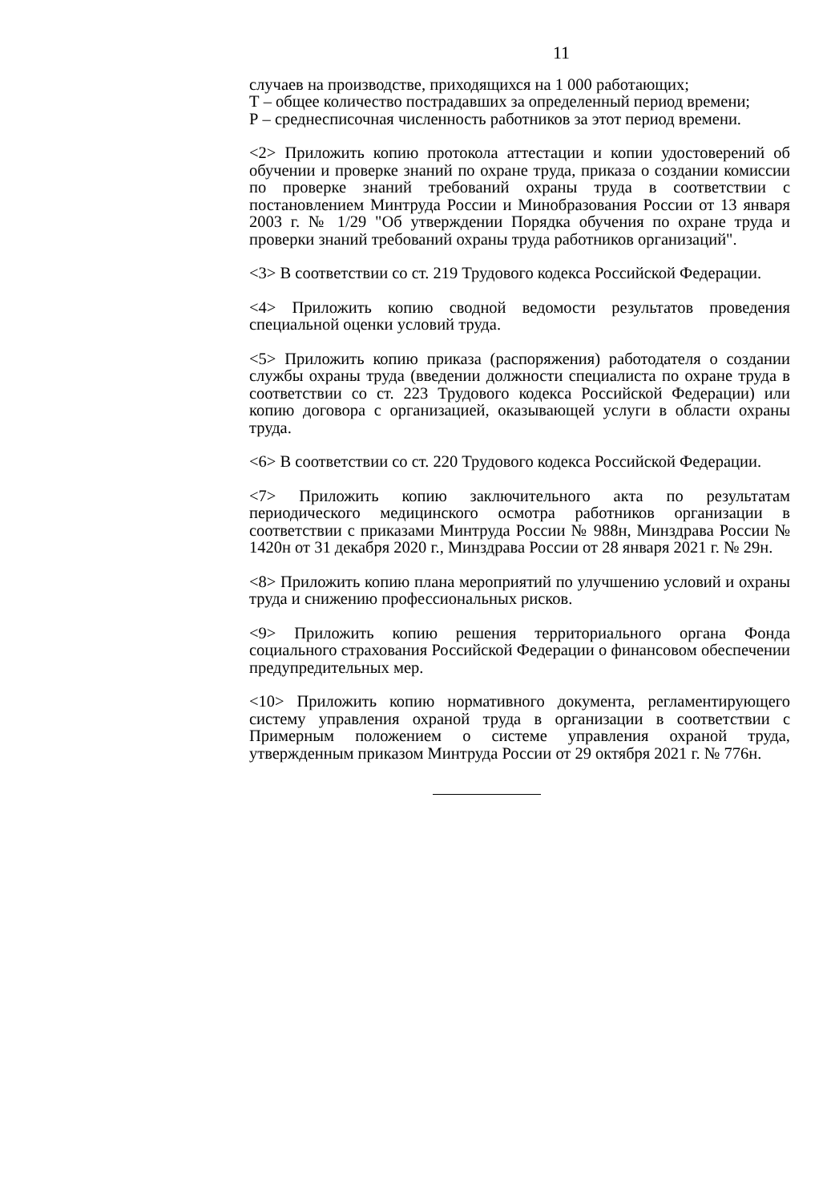11
случаев на производстве, приходящихся на 1 000 работающих;
Т – общее количество пострадавших за определенный период времени;
Р – среднесписочная численность работников за этот период времени.
<2> Приложить копию протокола аттестации и копии удостоверений об обучении и проверке знаний по охране труда, приказа о создании комиссии по проверке знаний требований охраны труда в соответствии с постановлением Минтруда России и Минобразования России от 13 января 2003 г. № 1/29 "Об утверждении Порядка обучения по охране труда и проверки знаний требований охраны труда работников организаций".
<3> В соответствии со ст. 219 Трудового кодекса Российской Федерации.
<4> Приложить копию сводной ведомости результатов проведения специальной оценки условий труда.
<5> Приложить копию приказа (распоряжения) работодателя о создании службы охраны труда (введении должности специалиста по охране труда в соответствии со ст. 223 Трудового кодекса Российской Федерации) или копию договора с организацией, оказывающей услуги в области охраны труда.
<6> В соответствии со ст. 220 Трудового кодекса Российской Федерации.
<7> Приложить копию заключительного акта по результатам периодического медицинского осмотра работников организации в соответствии с приказами Минтруда России № 988н, Минздрава России № 1420н от 31 декабря 2020 г., Минздрава России от 28 января 2021 г. № 29н.
<8> Приложить копию плана мероприятий по улучшению условий и охраны труда и снижению профессиональных рисков.
<9> Приложить копию решения территориального органа Фонда социального страхования Российской Федерации о финансовом обеспечении предупредительных мер.
<10> Приложить копию нормативного документа, регламентирующего систему управления охраной труда в организации в соответствии с Примерным положением о системе управления охраной труда, утвержденным приказом Минтруда России от 29 октября 2021 г. № 776н.